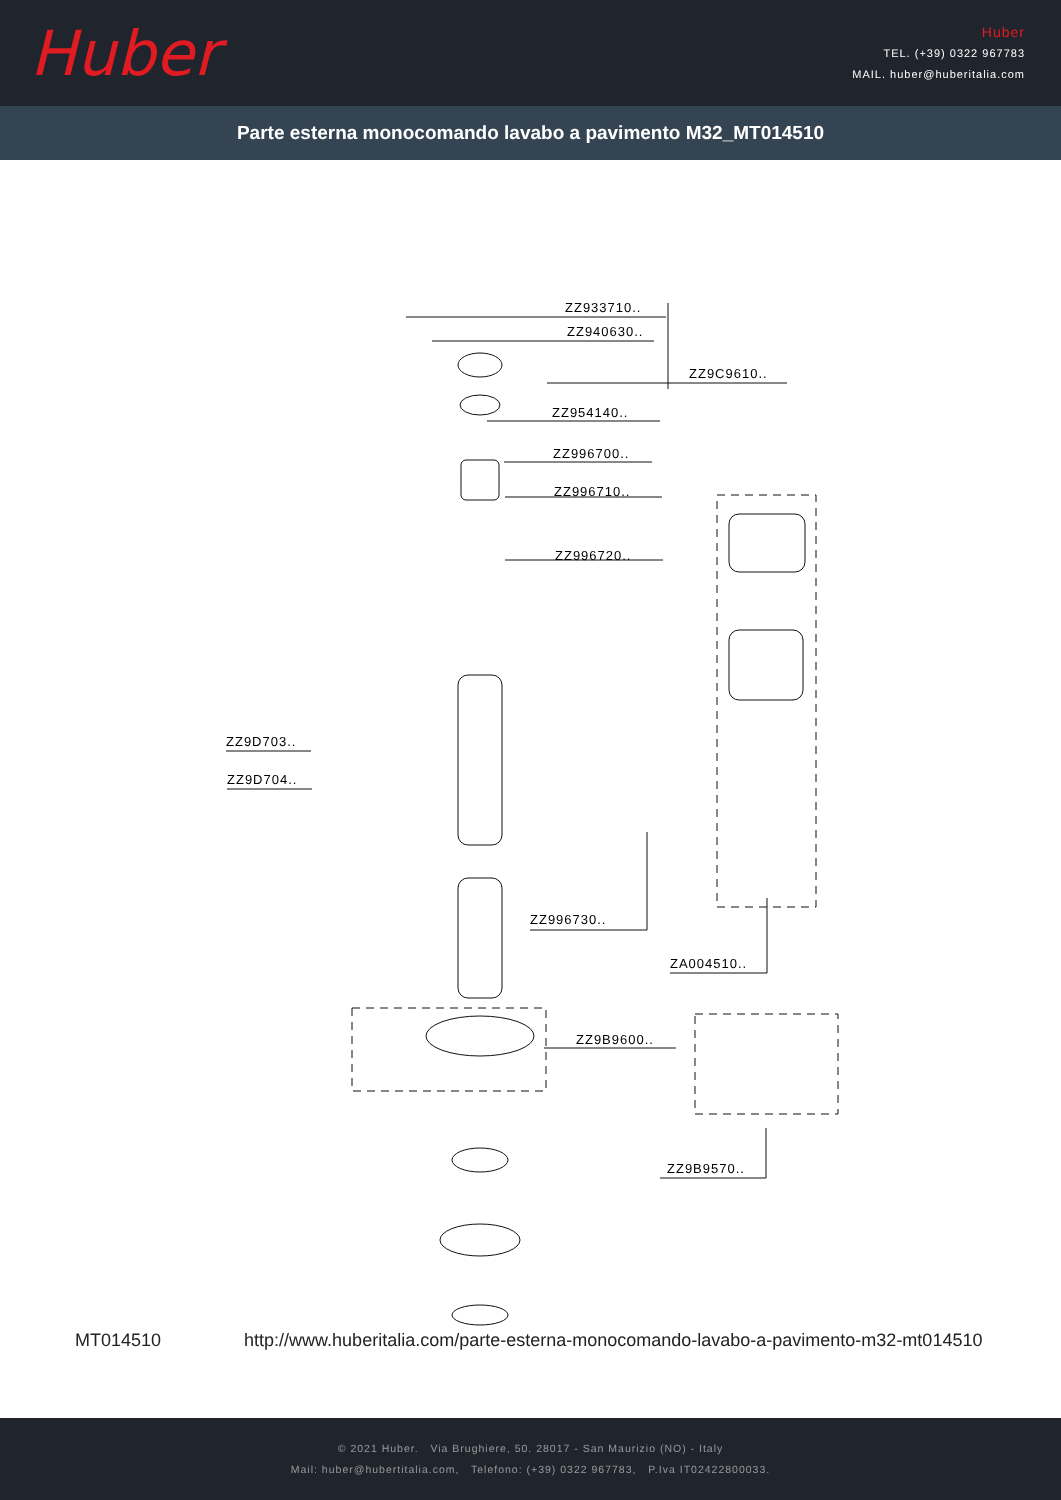Huber
Huber
TEL. (+39) 0322 967783
MAIL. huber@huberitalia.com
Parte esterna monocomando lavabo a pavimento M32_MT014510
ZZ933710..
ZZ940630..
ZZ9C9610..
ZZ954140..
ZZ996700..
ZZ996710..
ZZ996720..
ZZ9D703..
ZZ9D704..
ZZ996730..
ZA004510..
ZZ9B9600..
ZZ9B9570..
MT014510 http://www.huberitalia.com/parte-esterna-monocomando-lavabo-a-pavimento-m32-mt014510
© 2021 Huber. Via Brughiere, 50. 28017 - San Maurizio (NO) - Italy
Mail: huber@hubertitalia.com, Telefono: (+39) 0322 967783, P.Iva IT02422800033.